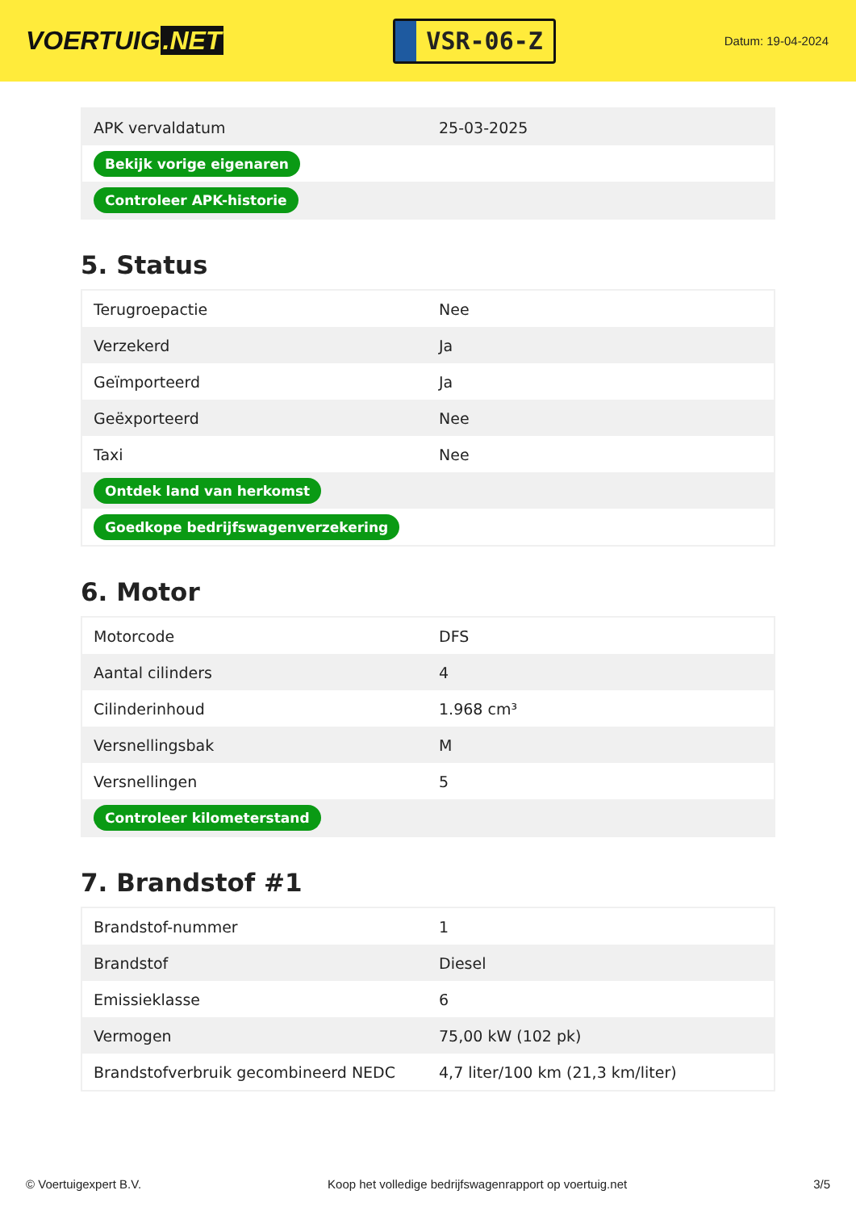VOERTUIG.NET
VSR-06-Z
Datum: 19-04-2024
| APK vervaldatum | 25-03-2025 |
| Bekijk vorige eigenaren | |
| Controleer APK-historie | |
5. Status
| Terugroepactie | Nee |
| Verzekerd | Ja |
| Geïmporteerd | Ja |
| Geëxporteerd | Nee |
| Taxi | Nee |
| Ontdek land van herkomst | |
| Goedkope bedrijfswagenverzekering | |
6. Motor
| Motorcode | DFS |
| Aantal cilinders | 4 |
| Cilinderinhoud | 1.968 cm³ |
| Versnellingsbak | M |
| Versnellingen | 5 |
| Controleer kilometerstand | |
7. Brandstof #1
| Brandstof-nummer | 1 |
| Brandstof | Diesel |
| Emissieklasse | 6 |
| Vermogen | 75,00 kW (102 pk) |
| Brandstofverbruik gecombineerd NEDC | 4,7 liter/100 km (21,3 km/liter) |
© Voertuigexpert B.V. Koop het volledige bedrijfswagenrapport op voertuig.net 3/5